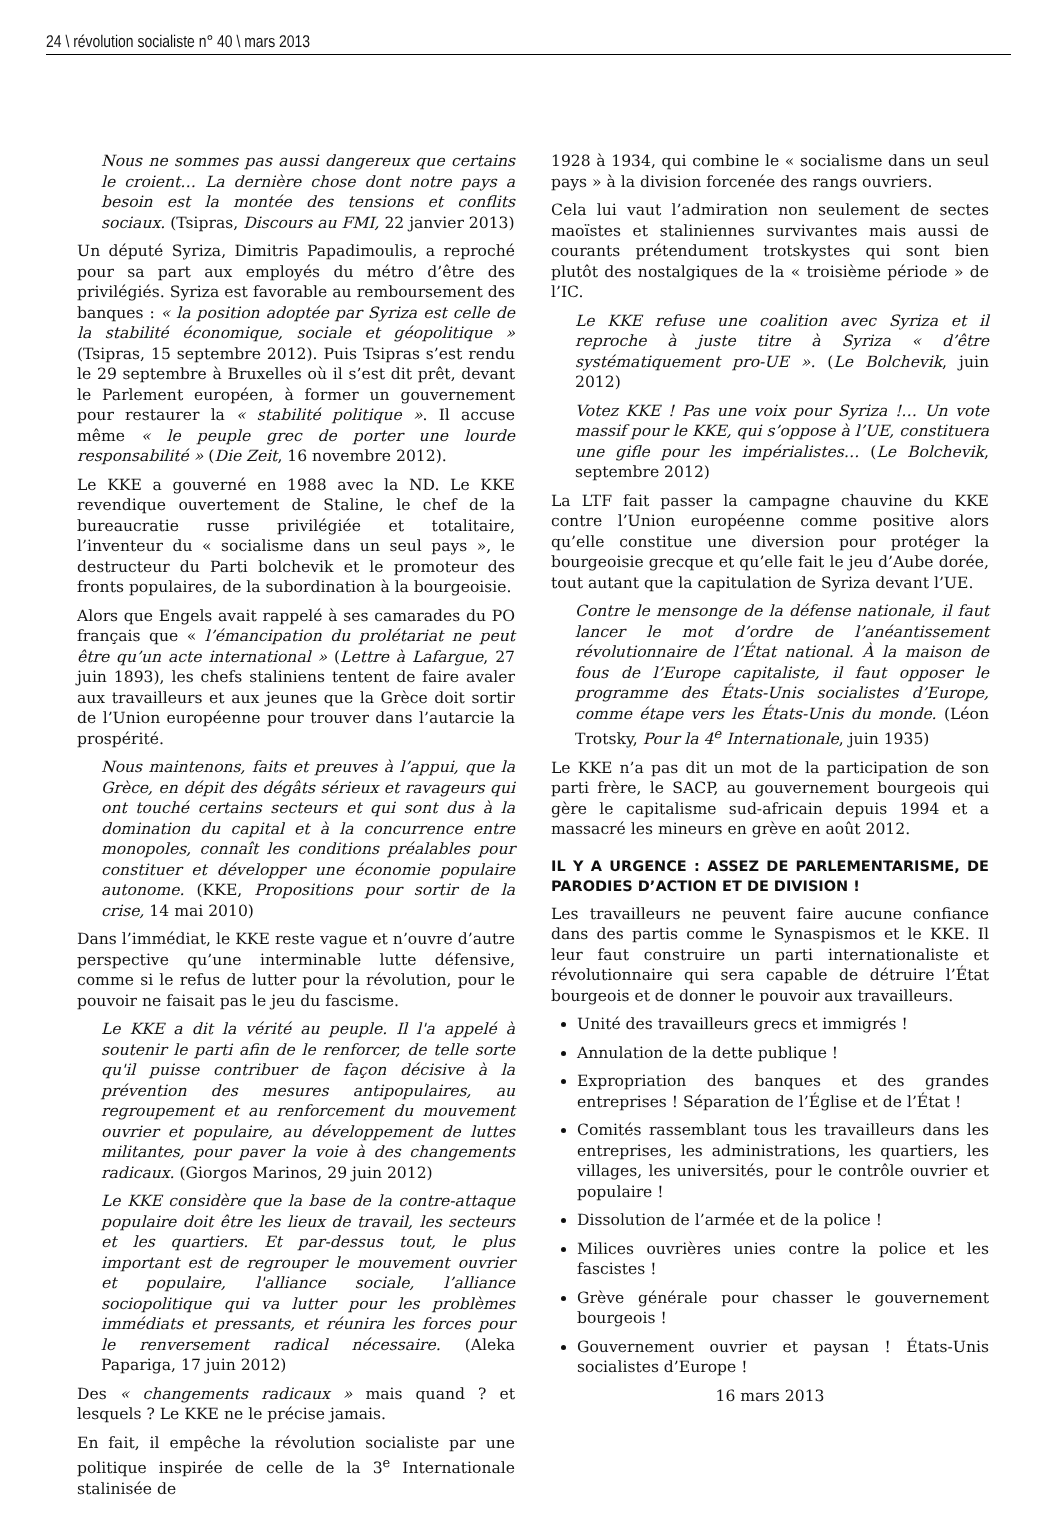24 \ révolution socialiste n° 40 \ mars 2013
Nous ne sommes pas aussi dangereux que certains le croient… La dernière chose dont notre pays a besoin est la montée des tensions et conflits sociaux. (Tsipras, Discours au FMI, 22 janvier 2013)
Un député Syriza, Dimitris Papadimoulis, a reproché pour sa part aux employés du métro d’être des privilégiés. Syriza est favorable au remboursement des banques : « la position adoptée par Syriza est celle de la stabilité économique, sociale et géopolitique » (Tsipras, 15 septembre 2012). Puis Tsipras s’est rendu le 29 septembre à Bruxelles où il s’est dit prêt, devant le Parlement européen, à former un gouvernement pour restaurer la « stabilité politique ». Il accuse même « le peuple grec de porter une lourde responsabilité » (Die Zeit, 16 novembre 2012).
Le KKE a gouverné en 1988 avec la ND. Le KKE revendique ouvertement de Staline, le chef de la bureaucratie russe privilégiée et totalitaire, l’inventeur du « socialisme dans un seul pays », le destructeur du Parti bolchevik et le promoteur des fronts populaires, de la subordination à la bourgeoisie.
Alors que Engels avait rappelé à ses camarades du PO français que « l’émancipation du prolétariat ne peut être qu’un acte international » (Lettre à Lafargue, 27 juin 1893), les chefs staliniens tentent de faire avaler aux travailleurs et aux jeunes que la Grèce doit sortir de l’Union européenne pour trouver dans l’autarcie la prospérité.
Nous maintenons, faits et preuves à l’appui, que la Grèce, en dépit des dégâts sérieux et ravageurs qui ont touché certains secteurs et qui sont dus à la domination du capital et à la concurrence entre monopoles, connaît les conditions préalables pour constituer et développer une économie populaire autonome. (KKE, Propositions pour sortir de la crise, 14 mai 2010)
Dans l’immédiat, le KKE reste vague et n’ouvre d’autre perspective qu’une interminable lutte défensive, comme si le refus de lutter pour la révolution, pour le pouvoir ne faisait pas le jeu du fascisme.
Le KKE a dit la vérité au peuple. Il l'a appelé à soutenir le parti afin de le renforcer, de telle sorte qu'il puisse contribuer de façon décisive à la prévention des mesures antipopulaires, au regroupement et au renforcement du mouvement ouvrier et populaire, au développement de luttes militantes, pour paver la voie à des changements radicaux. (Giorgos Marinos, 29 juin 2012)
Le KKE considère que la base de la contre-attaque populaire doit être les lieux de travail, les secteurs et les quartiers. Et par-dessus tout, le plus important est de regrouper le mouvement ouvrier et populaire, l'alliance sociale, l’alliance sociopolitique qui va lutter pour les problèmes immédiats et pressants, et réunira les forces pour le renversement radical nécessaire. (Aleka Papariga, 17 juin 2012)
Des « changements radicaux » mais quand ? et lesquels ? Le KKE ne le précise jamais.
En fait, il empêche la révolution socialiste par une politique inspirée de celle de la 3<sup>e</sup> Internationale stalinisée de
1928 à 1934, qui combine le « socialisme dans un seul pays » à la division forcenée des rangs ouvriers.
Cela lui vaut l’admiration non seulement de sectes maoïstes et staliniennes survivantes mais aussi de courants prétendument trotskystes qui sont bien plutôt des nostalgiques de la « troisième période » de l’IC.
Le KKE refuse une coalition avec Syriza et il reproche à juste titre à Syriza « d’être systématiquement pro-UE ». (Le Bolchevik, juin 2012)
Votez KKE ! Pas une voix pour Syriza !… Un vote massif pour le KKE, qui s’oppose à l’UE, constituera une gifle pour les impérialistes… (Le Bolchevik, septembre 2012)
La LTF fait passer la campagne chauvine du KKE contre l’Union européenne comme positive alors qu’elle constitue une diversion pour protéger la bourgeoisie grecque et qu’elle fait le jeu d’Aube dorée, tout autant que la capitulation de Syriza devant l’UE.
Contre le mensonge de la défense nationale, il faut lancer le mot d’ordre de l’anéantissement révolutionnaire de l’État national. À la maison de fous de l’Europe capitaliste, il faut opposer le programme des États-Unis socialistes d’Europe, comme étape vers les États-Unis du monde. (Léon Trotsky, Pour la 4<sup>e</sup> Internationale, juin 1935)
Le KKE n’a pas dit un mot de la participation de son parti frère, le SACP, au gouvernement bourgeois qui gère le capitalisme sud-africain depuis 1994 et a massacré les mineurs en grève en août 2012.
IL Y A URGENCE : ASSEZ DE PARLEMENTARISME, DE PARODIES D’ACTION ET DE DIVISION !
Les travailleurs ne peuvent faire aucune confiance dans des partis comme le Synaspismos et le KKE. Il leur faut construire un parti internationaliste et révolutionnaire qui sera capable de détruire l’État bourgeois et de donner le pouvoir aux travailleurs.
Unité des travailleurs grecs et immigrés !
Annulation de la dette publique !
Expropriation des banques et des grandes entreprises ! Séparation de l’Église et de l’État !
Comités rassemblant tous les travailleurs dans les entreprises, les administrations, les quartiers, les villages, les universités, pour le contrôle ouvrier et populaire !
Dissolution de l’armée et de la police !
Milices ouvrières unies contre la police et les fascistes !
Grève générale pour chasser le gouvernement bourgeois !
Gouvernement ouvrier et paysan ! États-Unis socialistes d’Europe !
16 mars 2013